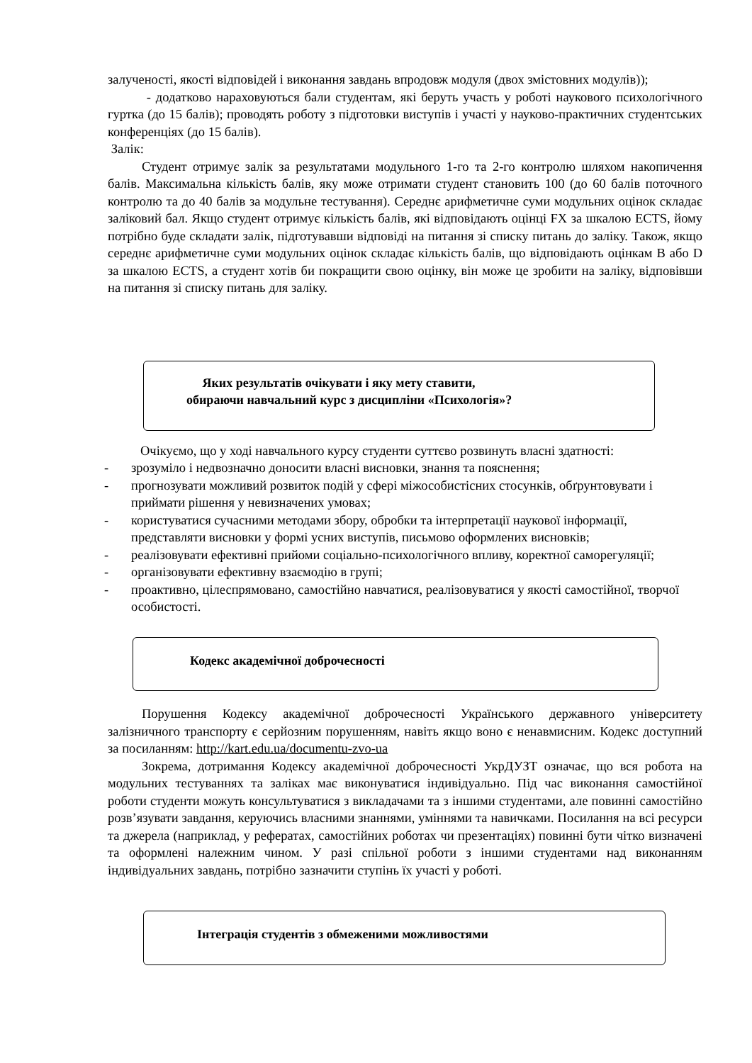залученості, якості відповідей і виконання завдань впродовж модуля (двох змістовних модулів));
- додатково нараховуються бали студентам, які беруть участь у роботі наукового психологічного гуртка (до 15 балів); проводять роботу з підготовки виступів і участі у науково-практичних студентських конференціях (до 15 балів).
Залік:
Студент отримує залік за результатами модульного 1-го та 2-го контролю шляхом накопичення балів. Максимальна кількість балів, яку може отримати студент становить 100 (до 60 балів поточного контролю та до 40 балів за модульне тестування). Середнє арифметичне суми модульних оцінок складає заліковий бал. Якщо студент отримує кількість балів, які відповідають оцінці FX за шкалою ECTS, йому потрібно буде складати залік, підготувавши відповіді на питання зі списку питань до заліку. Також, якщо середнє арифметичне суми модульних оцінок складає кількість балів, що відповідають оцінкам B або D за шкалою ECTS, а студент хотів би покращити свою оцінку, він може це зробити на заліку, відповівши на питання зі списку питань для заліку.
Яких результатів очікувати і яку мету ставити,
обираючи навчальний курс з дисципліни «Психологія»?
Очікуємо, що у ході навчального курсу студенти суттєво розвинуть власні здатності:
- зрозуміло і недвозначно доносити власні висновки, знання та пояснення;
- прогнозувати можливий розвиток подій у сфері міжособистісних стосунків, обґрунтовувати і приймати рішення у невизначених умовах;
- користуватися сучасними методами збору, обробки та інтерпретації наукової інформації, представляти висновки у формі усних виступів, письмово оформлених висновків;
- реалізовувати ефективні прийоми соціально-психологічного впливу, коректної саморегуляції;
- організовувати ефективну взаємодію в групі;
- проактивно, цілеспрямовано, самостійно навчатися, реалізовуватися у якості самостійної, творчої особистості.
Кодекс академічної доброчесності
Порушення Кодексу академічної доброчесності Українського державного університету залізничного транспорту є серйозним порушенням, навіть якщо воно є ненавмисним. Кодекс доступний за посиланням: http://kart.edu.ua/documentu-zvo-ua
Зокрема, дотримання Кодексу академічної доброчесності УкрДУЗТ означає, що вся робота на модульних тестуваннях та заліках має виконуватися індивідуально. Під час виконання самостійної роботи студенти можуть консультуватися з викладачами та з іншими студентами, але повинні самостійно розв’язувати завдання, керуючись власними знаннями, уміннями та навичками. Посилання на всі ресурси та джерела (наприклад, у рефератах, самостійних роботах чи презентаціях) повинні бути чітко визначені та оформлені належним чином. У разі спільної роботи з іншими студентами над виконанням індивідуальних завдань, потрібно зазначити ступінь їх участі у роботі.
Інтеграція студентів з обмеженими можливостями